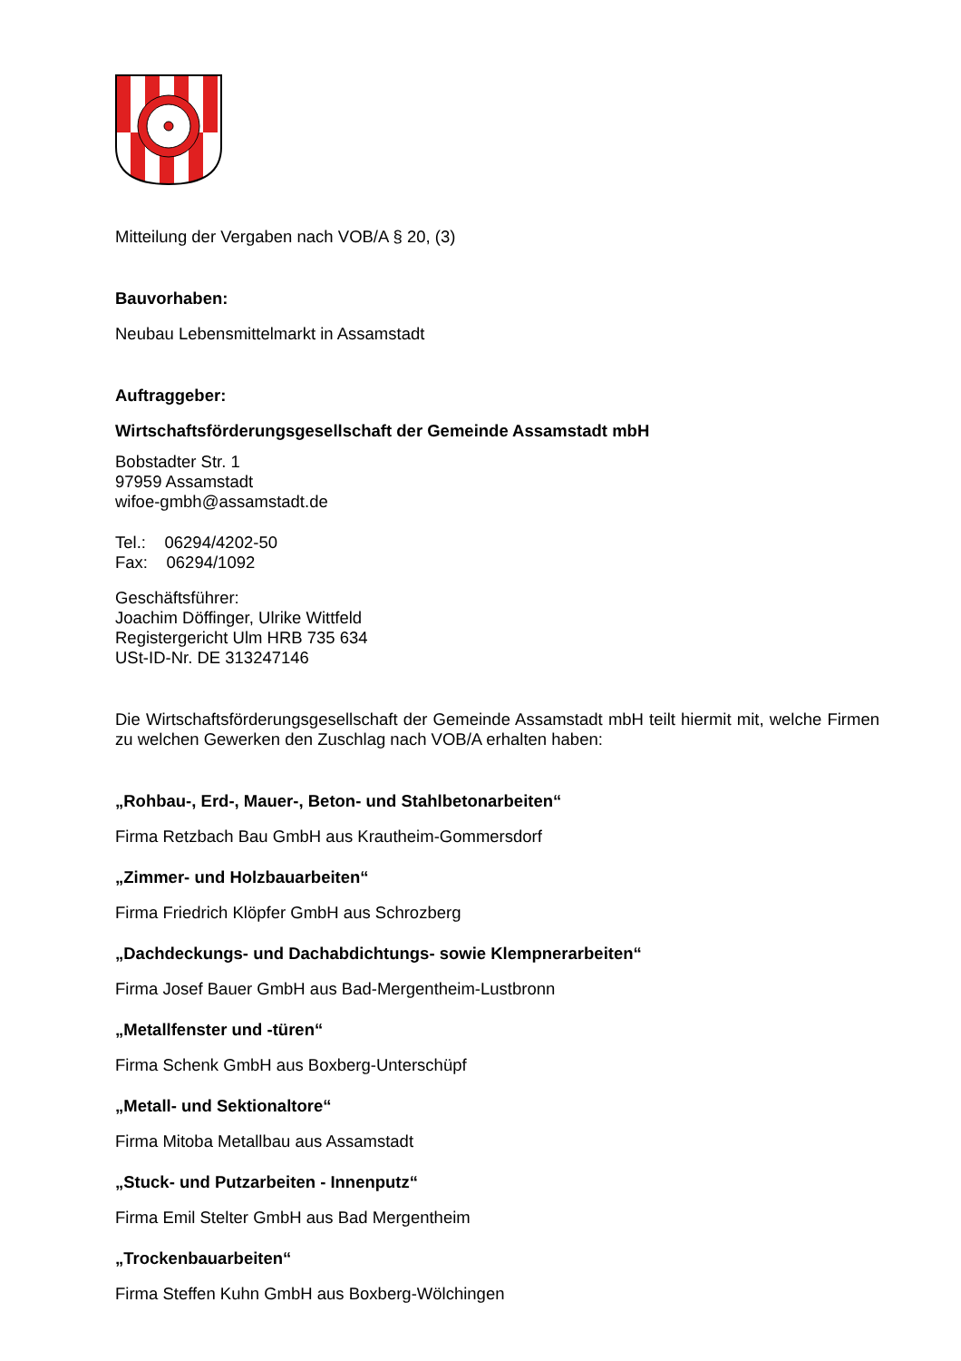Mitteilung der Vergaben nach VOB/A § 20, (3)
Bauvorhaben:
Neubau Lebensmittelmarkt in Assamstadt
Auftraggeber:
Wirtschaftsförderungsgesellschaft der Gemeinde Assamstadt mbH
Bobstadter Str. 1
97959 Assamstadt
wifoe-gmbh@assamstadt.de
Tel.: 06294/4202-50
Fax: 06294/1092
Geschäftsführer:
Joachim Döffinger, Ulrike Wittfeld
Registergericht Ulm HRB 735 634
USt-ID-Nr. DE 313247146
Die Wirtschaftsförderungsgesellschaft der Gemeinde Assamstadt mbH teilt hiermit mit, welche Firmen zu welchen Gewerken den Zuschlag nach VOB/A erhalten haben:
„Rohbau-, Erd-, Mauer-, Beton- und Stahlbetonarbeiten“
Firma Retzbach Bau GmbH aus Krautheim-Gommersdorf
„Zimmer- und Holzbauarbeiten“
Firma Friedrich Klöpfer GmbH aus Schrozberg
„Dachdeckungs- und Dachabdichtungs- sowie Klempnerarbeiten“
Firma Josef Bauer GmbH aus Bad-Mergentheim-Lustbronn
„Metallfenster und -türen“
Firma Schenk GmbH aus Boxberg-Unterschüpf
„Metall- und Sektionaltore“
Firma Mitoba Metallbau aus Assamstadt
„Stuck- und Putzarbeiten - Innenputz“
Firma Emil Stelter GmbH aus Bad Mergentheim
„Trockenbauarbeiten“
Firma Steffen Kuhn GmbH aus Boxberg-Wölchingen